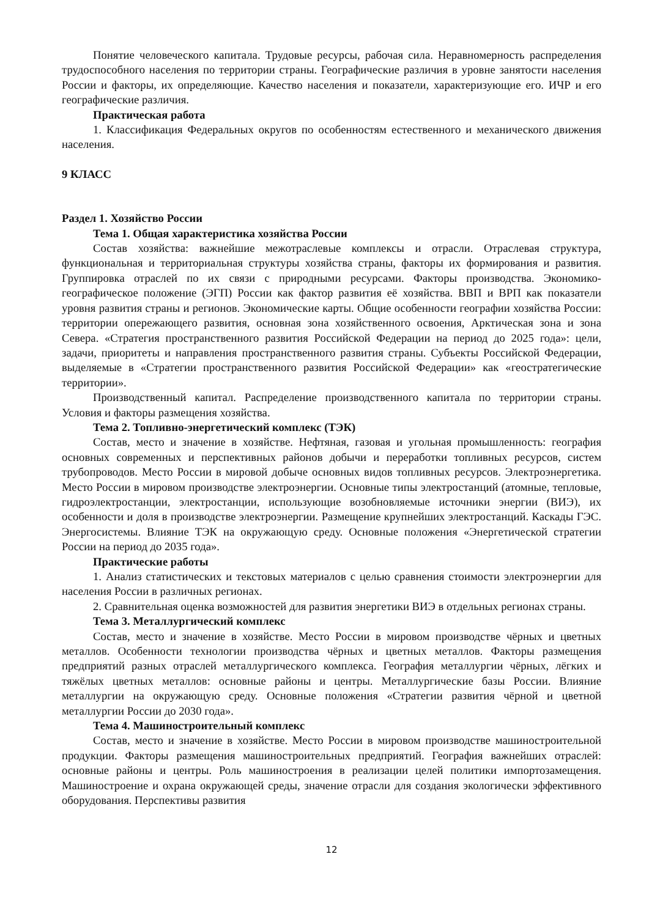Понятие человеческого капитала. Трудовые ресурсы, рабочая сила. Неравномерность распределения трудоспособного населения по территории страны. Географические различия в уровне занятости населения России и факторы, их определяющие. Качество населения и показатели, характеризующие его. ИЧР и его географические различия.
Практическая работа
1. Классификация Федеральных округов по особенностям естественного и механического движения населения.
9 КЛАСС
Раздел 1. Хозяйство России
Тема 1. Общая характеристика хозяйства России
Состав хозяйства: важнейшие межотраслевые комплексы и отрасли. Отраслевая структура, функциональная и территориальная структуры хозяйства страны, факторы их формирования и развития. Группировка отраслей по их связи с природными ресурсами. Факторы производства. Экономико-географическое положение (ЭГП) России как фактор развития её хозяйства. ВВП и ВРП как показатели уровня развития страны и регионов. Экономические карты. Общие особенности географии хозяйства России: территории опережающего развития, основная зона хозяйственного освоения, Арктическая зона и зона Севера. «Стратегия пространственного развития Российской Федерации на период до 2025 года»: цели, задачи, приоритеты и направления пространственного развития страны. Субъекты Российской Федерации, выделяемые в «Стратегии пространственного развития Российской Федерации» как «геостратегические территории».
Производственный капитал. Распределение производственного капитала по территории страны. Условия и факторы размещения хозяйства.
Тема 2. Топливно-энергетический комплекс (ТЭК)
Состав, место и значение в хозяйстве. Нефтяная, газовая и угольная промышленность: география основных современных и перспективных районов добычи и переработки топливных ресурсов, систем трубопроводов. Место России в мировой добыче основных видов топливных ресурсов. Электроэнергетика. Место России в мировом производстве электроэнергии. Основные типы электростанций (атомные, тепловые, гидроэлектростанции, электростанции, использующие возобновляемые источники энергии (ВИЭ), их особенности и доля в производстве электроэнергии. Размещение крупнейших электростанций. Каскады ГЭС. Энергосистемы. Влияние ТЭК на окружающую среду. Основные положения «Энергетической стратегии России на период до 2035 года».
Практические работы
1. Анализ статистических и текстовых материалов с целью сравнения стоимости электроэнергии для населения России в различных регионах.
2. Сравнительная оценка возможностей для развития энергетики ВИЭ в отдельных регионах страны.
Тема 3. Металлургический комплекс
Состав, место и значение в хозяйстве. Место России в мировом производстве чёрных и цветных металлов. Особенности технологии производства чёрных и цветных металлов. Факторы размещения предприятий разных отраслей металлургического комплекса. География металлургии чёрных, лёгких и тяжёлых цветных металлов: основные районы и центры. Металлургические базы России. Влияние металлургии на окружающую среду. Основные положения «Стратегии развития чёрной и цветной металлургии России до 2030 года».
Тема 4. Машиностроительный комплекс
Состав, место и значение в хозяйстве. Место России в мировом производстве машиностроительной продукции. Факторы размещения машиностроительных предприятий. География важнейших отраслей: основные районы и центры. Роль машиностроения в реализации целей политики импортозамещения. Машиностроение и охрана окружающей среды, значение отрасли для создания экологически эффективного оборудования. Перспективы развития
12